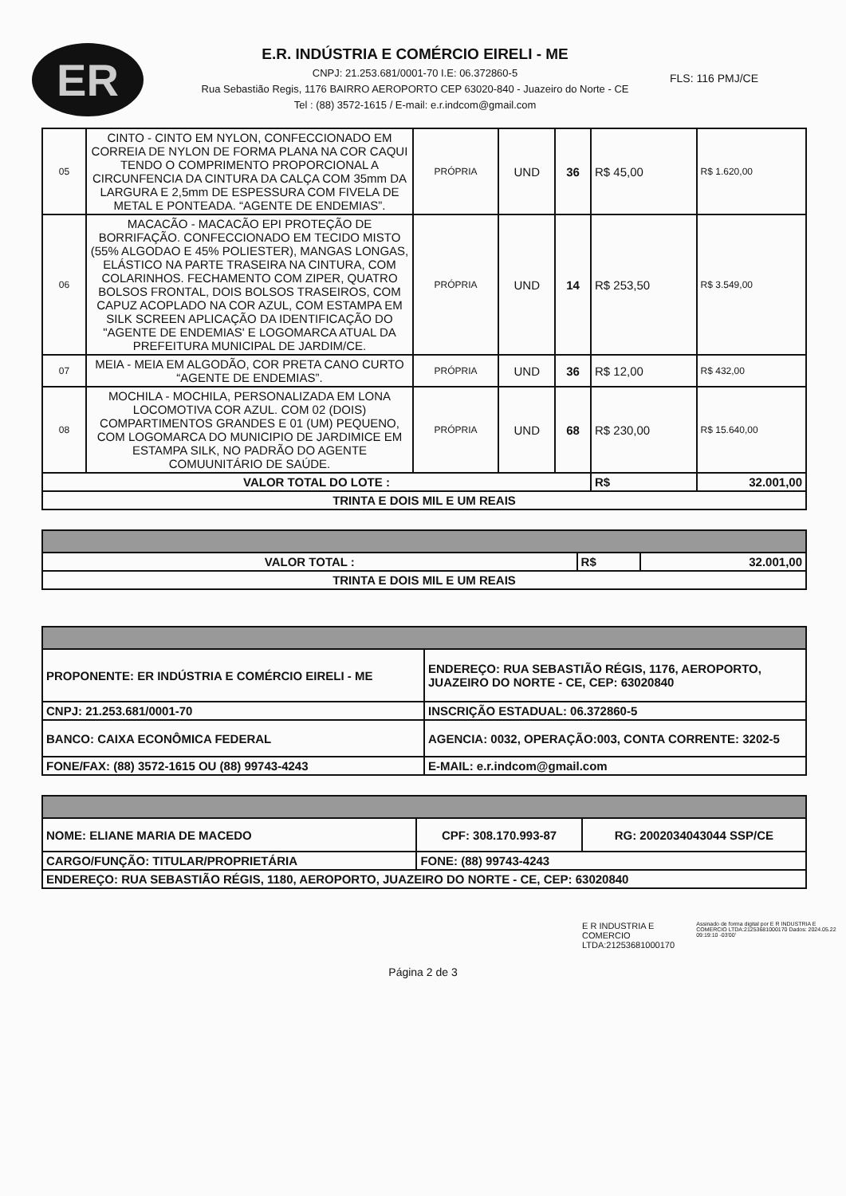ER
E.R. INDÚSTRIA E COMÉRCIO EIRELI - ME
CNPJ: 21.253.681/0001-70 I.E: 06.372860-5
Rua Sebastião Regis, 1176 BAIRRO AEROPORTO CEP 63020-840 - Juazeiro do Norte - CE
Tel : (88) 3572-1615 / E-mail: e.r.indcom@gmail.com
FLS: 116 PMJ/CE
| 05 | CINTO - CINTO EM NYLON, CONFECCIONADO EM CORREIA DE NYLON DE FORMA PLANA NA COR CAQUI TENDO O COMPRIMENTO PROPORCIONAL A CIRCUNFENCIA DA CINTURA DA CALÇA COM 35mm DA LARGURA E 2,5mm DE ESPESSURA COM FIVELA DE METAL E PONTEADA. “AGENTE DE ENDEMIAS”. | PRÓPRIA | UND | 36 | R$ 45,00 | R$ 1.620,00 |
| 06 | MACACÃO - MACACÃO EPI PROTEÇÃO DE BORRIFAÇÃO. CONFECCIONADO EM TECIDO MISTO (55% ALGODAO E 45% POLIESTER), MANGAS LONGAS, ELÁSTICO NA PARTE TRASEIRA NA CINTURA, COM COLARINHOS. FECHAMENTO COM ZIPER, QUATRO BOLSOS FRONTAL, DOIS BOLSOS TRASEIROS, COM CAPUZ ACOPLADO NA COR AZUL, COM ESTAMPA EM SILK SCREEN APLICAÇÃO DA IDENTIFICAÇÃO DO "AGENTE DE ENDEMIAS' E LOGOMARCA ATUAL DA PREFEITURA MUNICIPAL DE JARDIM/CE. | PRÓPRIA | UND | 14 | R$ 253,50 | R$ 3.549,00 |
| 07 | MEIA - MEIA EM ALGODÃO, COR PRETA CANO CURTO “AGENTE DE ENDEMIAS”. | PRÓPRIA | UND | 36 | R$ 12,00 | R$ 432,00 |
| 08 | MOCHILA - MOCHILA, PERSONALIZADA EM LONA LOCOMOTIVA COR AZUL. COM 02 (DOIS) COMPARTIMENTOS GRANDES E 01 (UM) PEQUENO, COM LOGOMARCA DO MUNICIPIO DE JARDIMICE EM ESTAMPA SILK, NO PADRÃO DO AGENTE COMUUNITÁRIO DE SAÚDE. | PRÓPRIA | UND | 68 | R$ 230,00 | R$ 15.640,00 |
| VALOR TOTAL DO LOTE : | | | | | R$ | 32.001,00 |
| TRINTA E DOIS MIL E UM REAIS | | | | | | |
| VALOR TOTAL : | R$ | 32.001,00 |
| TRINTA E DOIS MIL E UM REAIS | | |
| PROPONENTE: ER INDÚSTRIA E COMÉRCIO EIRELI - ME | ENDEREÇO: RUA SEBASTIÃO RÉGIS, 1176, AEROPORTO, JUAZEIRO DO NORTE - CE, CEP: 63020840 |
| CNPJ: 21.253.681/0001-70 | INSCRIÇÃO ESTADUAL: 06.372860-5 |
| BANCO: CAIXA ECONÔMICA FEDERAL | AGENCIA: 0032, OPERAÇÃO:003, CONTA CORRENTE: 3202-5 |
| FONE/FAX: (88) 3572-1615 OU (88) 99743-4243 | E-MAIL: e.r.indcom@gmail.com |
| NOME: ELIANE MARIA DE MACEDO | CPF: 308.170.993-87 | RG: 2002034043044 SSP/CE |
| CARGO/FUNÇÃO: TITULAR/PROPRIETÁRIA | FONE: (88) 99743-4243 | |
| ENDEREÇO: RUA SEBASTIÃO RÉGIS, 1180, AEROPORTO, JUAZEIRO DO NORTE - CE, CEP: 63020840 | | |
E R INDUSTRIA E COMERCIO LTDA:21253681000170
Assinado de forma digital por E R INDUSTRIA E COMERCIO LTDA:21253681000170 Dados: 2024.05.22 09:19:10 -03'00'
Página 2 de 3